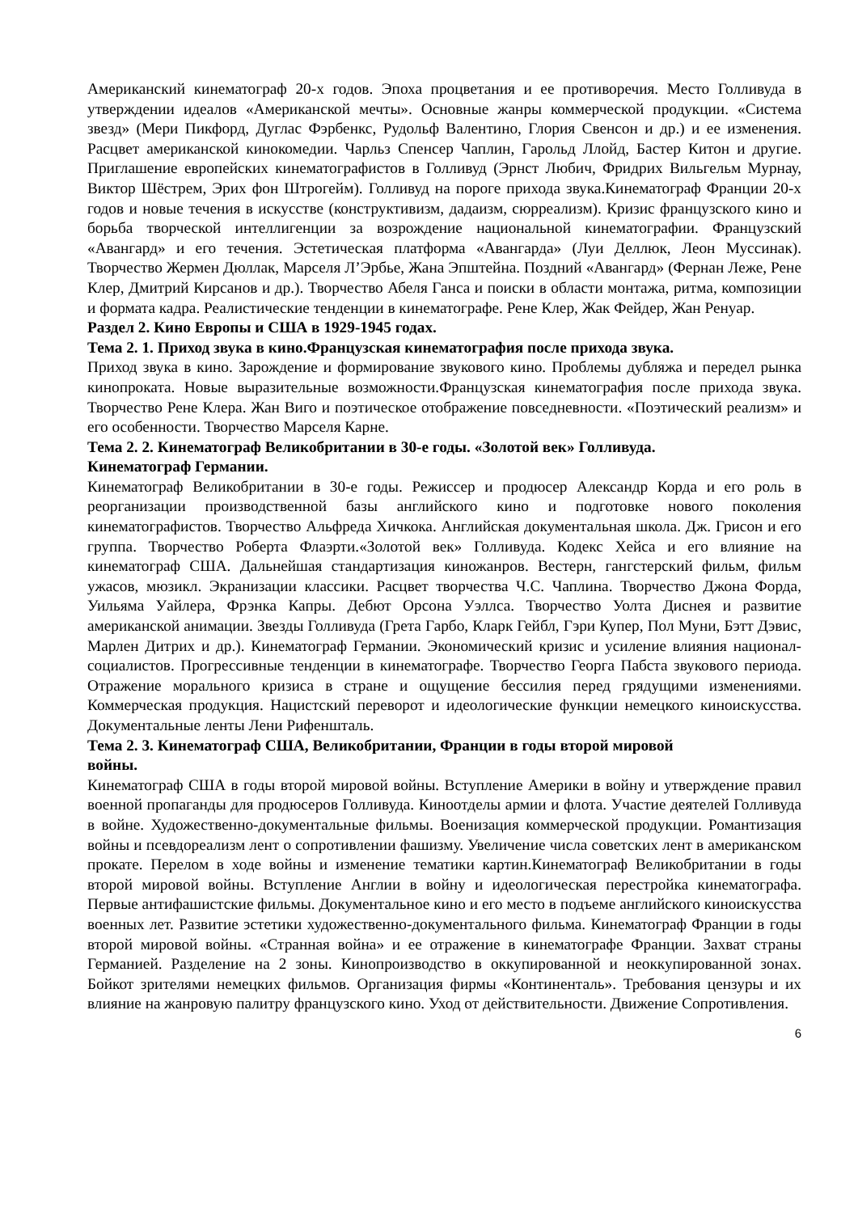Американский кинематограф 20-х годов. Эпоха процветания и ее противоречия. Место Голливуда в утверждении идеалов «Американской мечты». Основные жанры коммерческой продукции. «Система звезд» (Мери Пикфорд, Дуглас Фэрбенкс, Рудольф Валентино, Глория Свенсон и др.) и ее изменения. Расцвет американской кинокомедии. Чарльз Спенсер Чаплин, Гарольд Ллойд, Бастер Китон и другие. Приглашение европейских кинематографистов в Голливуд (Эрнст Любич, Фридрих Вильгельм Мурнау, Виктор Шёстрем, Эрих фон Штрогейм). Голливуд на пороге прихода звука.Кинематограф Франции 20-х годов и новые течения в искусстве (конструктивизм, дадаизм, сюрреализм). Кризис французского кино и борьба творческой интеллигенции за возрождение национальной кинематографии. Французский «Авангард» и его течения. Эстетическая платформа «Авангарда» (Луи Деллюк, Леон Муссинак). Творчество Жермен Дюллак, Марселя Л’Эрбье, Жана Эпштейна. Поздний «Авангард» (Фернан Леже, Рене Клер, Дмитрий Кирсанов и др.). Творчество Абеля Ганса и поиски в области монтажа, ритма, композиции и формата кадра. Реалистические тенденции в кинематографе. Рене Клер, Жак Фейдер, Жан Ренуар.
Раздел 2. Кино Европы и США в 1929-1945 годах.
Тема 2. 1. Приход звука в кино.Французская кинематография после прихода звука.
Приход звука в кино. Зарождение и формирование звукового кино. Проблемы дубляжа и передел рынка кинопроката. Новые выразительные возможности.Французская кинематография после прихода звука. Творчество Рене Клера. Жан Виго и поэтическое отображение повседневности. «Поэтический реализм» и его особенности. Творчество Марселя Карне.
Тема 2. 2. Кинематограф Великобритании в 30-е годы. «Золотой век» Голливуда.
Кинематограф Германии.
Кинематограф Великобритании в 30-е годы. Режиссер и продюсер Александр Корда и его роль в реорганизации производственной базы английского кино и подготовке нового поколения кинематографистов. Творчество Альфреда Хичкока. Английская документальная школа. Дж. Грисон и его группа. Творчество Роберта Флаэрти.«Золотой век» Голливуда. Кодекс Хейса и его влияние на кинематограф США. Дальнейшая стандартизация киножанров. Вестерн, гангстерский фильм, фильм ужасов, мюзикл. Экранизации классики. Расцвет творчества Ч.С. Чаплина. Творчество Джона Форда, Уильяма Уайлера, Фрэнка Капры. Дебют Орсона Уэллса. Творчество Уолта Диснея и развитие американской анимации. Звезды Голливуда (Грета Гарбо, Кларк Гейбл, Гэри Купер, Пол Муни, Бэтт Дэвис, Марлен Дитрих и др.). Кинематограф Германии. Экономический кризис и усиление влияния национал-социалистов. Прогрессивные тенденции в кинематографе. Творчество Георга Пабста звукового периода. Отражение морального кризиса в стране и ощущение бессилия перед грядущими изменениями. Коммерческая продукция. Нацистский переворот и идеологические функции немецкого киноискусства. Документальные ленты Лени Рифеншталь.
Тема 2. 3. Кинематограф США, Великобритании, Франции в годы второй мировой
войны.
Кинематограф США в годы второй мировой войны. Вступление Америки в войну и утверждение правил военной пропаганды для продюсеров Голливуда. Киноотделы армии и флота. Участие деятелей Голливуда в войне. Художественно-документальные фильмы. Военизация коммерческой продукции. Романтизация войны и псевдореализм лент о сопротивлении фашизму. Увеличение числа советских лент в американском прокате. Перелом в ходе войны и изменение тематики картин.Кинематограф Великобритании в годы второй мировой войны. Вступление Англии в войну и идеологическая перестройка кинематографа. Первые антифашистские фильмы. Документальное кино и его место в подъеме английского киноискусства военных лет. Развитие эстетики художественно-документального фильма. Кинематограф Франции в годы второй мировой войны. «Странная война» и ее отражение в кинематографе Франции. Захват страны Германией. Разделение на 2 зоны. Кинопроизводство в оккупированной и неоккупированной зонах. Бойкот зрителями немецких фильмов. Организация фирмы «Континенталь». Требования цензуры и их влияние на жанровую палитру французского кино. Уход от действительности. Движение Сопротивления.
6